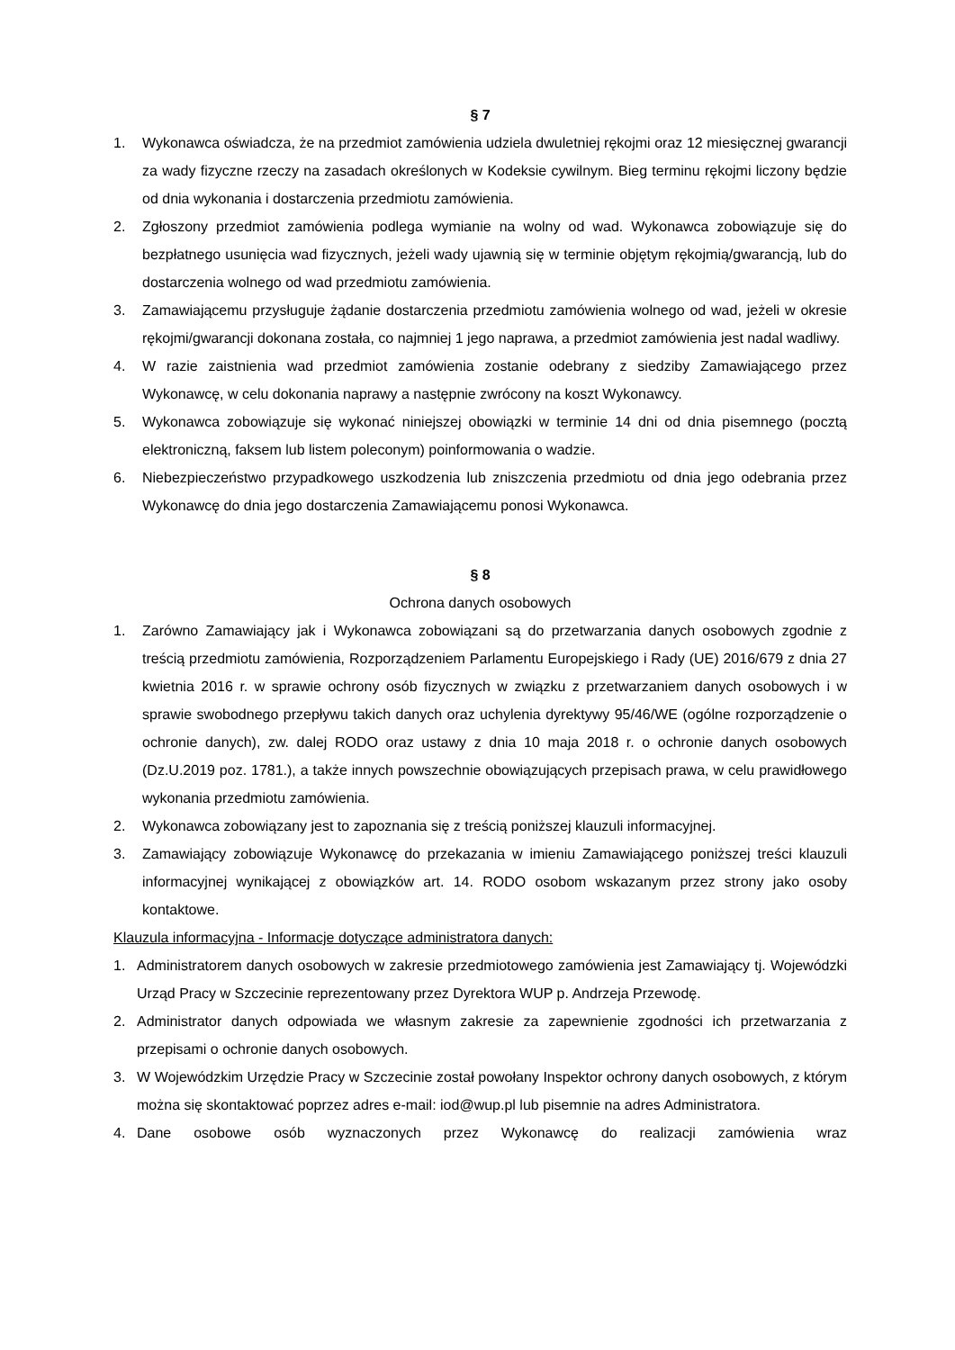§ 7
1. Wykonawca oświadcza, że na przedmiot zamówienia udziela dwuletniej rękojmi oraz 12 miesięcznej gwarancji za wady fizyczne rzeczy na zasadach określonych w Kodeksie cywilnym. Bieg terminu rękojmi liczony będzie od dnia wykonania i dostarczenia przedmiotu zamówienia.
2. Zgłoszony przedmiot zamówienia podlega wymianie na wolny od wad. Wykonawca zobowiązuje się do bezpłatnego usunięcia wad fizycznych, jeżeli wady ujawnią się w terminie objętym rękojmią/gwarancją, lub do dostarczenia wolnego od wad przedmiotu zamówienia.
3. Zamawiającemu przysługuje żądanie dostarczenia przedmiotu zamówienia wolnego od wad, jeżeli w okresie rękojmi/gwarancji dokonana została, co najmniej 1 jego naprawa, a przedmiot zamówienia jest nadal wadliwy.
4. W razie zaistnienia wad przedmiot zamówienia zostanie odebrany z siedziby Zamawiającego przez Wykonawcę, w celu dokonania naprawy a następnie zwrócony na koszt Wykonawcy.
5. Wykonawca zobowiązuje się wykonać niniejszej obowiązki w terminie 14 dni od dnia pisemnego (pocztą elektroniczną, faksem lub listem poleconym) poinformowania o wadzie.
6. Niebezpieczeństwo przypadkowego uszkodzenia lub zniszczenia przedmiotu od dnia jego odebrania przez Wykonawcę do dnia jego dostarczenia Zamawiającemu ponosi Wykonawca.
§ 8
Ochrona danych osobowych
1. Zarówno Zamawiający jak i Wykonawca zobowiązani są do przetwarzania danych osobowych zgodnie z treścią przedmiotu zamówienia, Rozporządzeniem Parlamentu Europejskiego i Rady (UE) 2016/679 z dnia 27 kwietnia 2016 r. w sprawie ochrony osób fizycznych w związku z przetwarzaniem danych osobowych i w sprawie swobodnego przepływu takich danych oraz uchylenia dyrektywy 95/46/WE (ogólne rozporządzenie o ochronie danych), zw. dalej RODO oraz ustawy z dnia 10 maja 2018 r. o ochronie danych osobowych (Dz.U.2019 poz. 1781.), a także innych powszechnie obowiązujących przepisach prawa, w celu prawidłowego wykonania przedmiotu zamówienia.
2. Wykonawca zobowiązany jest to zapoznania się z treścią poniższej klauzuli informacyjnej.
3. Zamawiający zobowiązuje Wykonawcę do przekazania w imieniu Zamawiającego poniższej treści klauzuli informacyjnej wynikającej z obowiązków art. 14. RODO osobom wskazanym przez strony jako osoby kontaktowe.
Klauzula informacyjna - Informacje dotyczące administratora danych:
1. Administratorem danych osobowych w zakresie przedmiotowego zamówienia jest Zamawiający tj. Wojewódzki Urząd Pracy w Szczecinie reprezentowany przez Dyrektora WUP p. Andrzeja Przewodę.
2. Administrator danych odpowiada we własnym zakresie za zapewnienie zgodności ich przetwarzania z przepisami o ochronie danych osobowych.
3. W Wojewódzkim Urzędzie Pracy w Szczecinie został powołany Inspektor ochrony danych osobowych, z którym można się skontaktować poprzez adres e-mail: iod@wup.pl lub pisemnie na adres Administratora.
4. Dane osobowe osób wyznaczonych przez Wykonawcę do realizacji zamówienia wraz